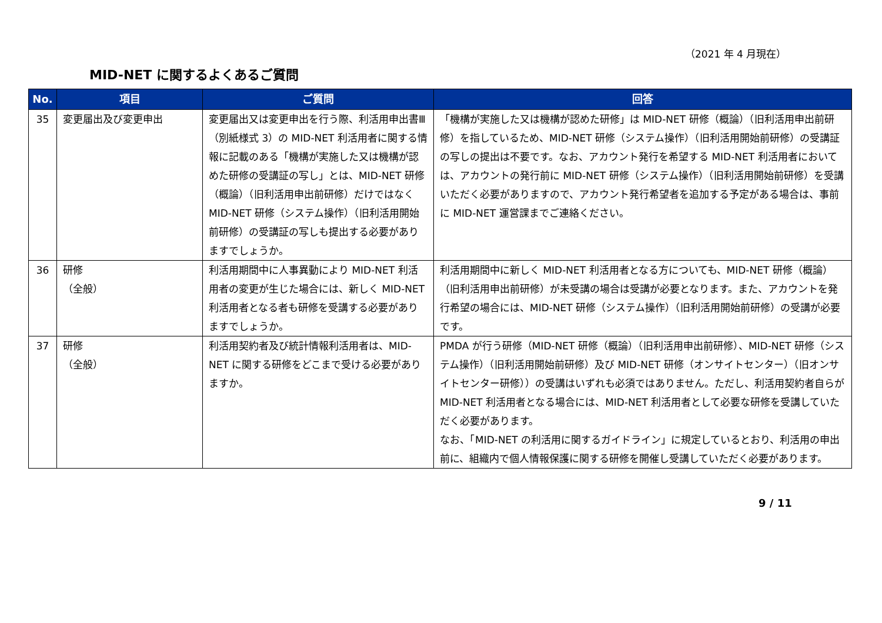（2021 年 4 月現在）
MID-NET に関するよくあるご質問
| No. | 項目 | ご質問 | 回答 |
| --- | --- | --- | --- |
| 35 | 変更届出及び変更申出 | 変更届出又は変更申出を行う際、利活用申出書Ⅲ（別紙様式 3）の MID-NET 利活用者に関する情報に記載のある「機構が実施した又は機構が認めた研修の受講証の写し」とは、MID-NET 研修（概論）（旧利活用申出前研修）だけではなく MID-NET 研修（システム操作）（旧利活用開始前研修）の受講証の写しも提出する必要がありますでしょうか。 | 「機構が実施した又は機構が認めた研修」は MID-NET 研修（概論）（旧利活用申出前研修）を指しているため、MID-NET 研修（システム操作）（旧利活用開始前研修）の受講証の写しの提出は不要です。なお、アカウント発行を希望する MID-NET 利活用者においては、アカウントの発行前に MID-NET 研修（システム操作）（旧利活用開始前研修）を受講いただく必要がありますので、アカウント発行希望者を追加する予定がある場合は、事前に MID-NET 運営課までご連絡ください。 |
| 36 | 研修 （全般） | 利活用期間中に人事異動により MID-NET 利活用者の変更が生じた場合には、新しく MID-NET 利活用者となる者も研修を受講する必要がありますでしょうか。 | 利活用期間中に新しく MID-NET 利活用者となる方についても、MID-NET 研修（概論）（旧利活用申出前研修）が未受講の場合は受講が必要となります。また、アカウントを発行希望の場合には、MID-NET 研修（システム操作）（旧利活用開始前研修）の受講が必要です。 |
| 37 | 研修 （全般） | 利活用契約者及び統計情報利活用者は、MID-NET に関する研修をどこまで受ける必要がありますか。 | PMDA が行う研修（MID-NET 研修（概論）（旧利活用申出前研修）、MID-NET 研修（システム操作）（旧利活用開始前研修）及び MID-NET 研修（オンサイトセンター）（旧オンサイトセンター研修））の受講はいずれも必須ではありません。ただし、利活用契約者自らが MID-NET 利活用者となる場合には、MID-NET 利活用者として必要な研修を受講していただく必要があります。 なお、「MID-NET の利活用に関するガイドライン」に規定しているとおり、利活用の申出前に、組織内で個人情報保護に関する研修を開催し受講していただく必要があります。 |
9 / 11